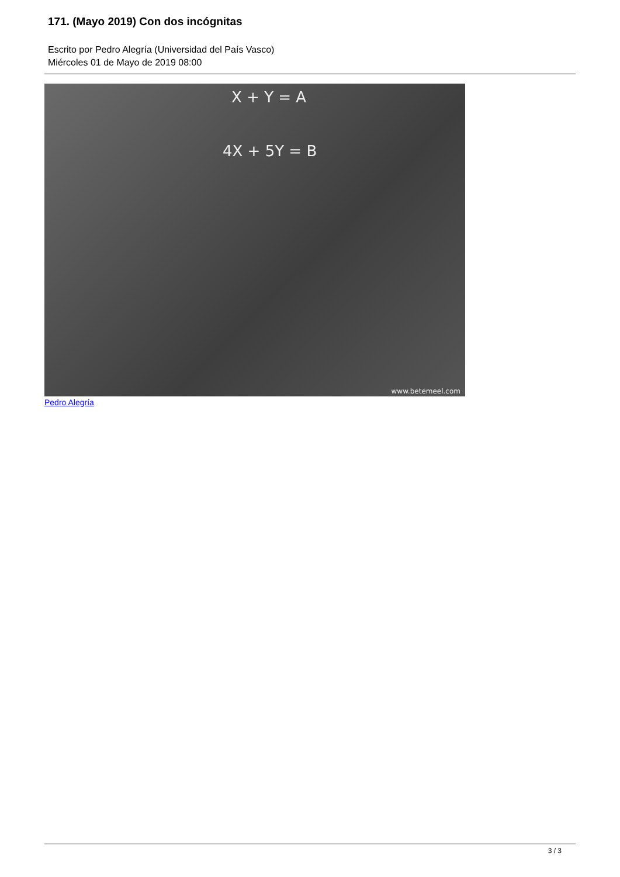171. (Mayo 2019) Con dos incógnitas
Escrito por Pedro Alegría (Universidad del País Vasco)
Miércoles 01 de Mayo de 2019 08:00
X + Y = A
4X + 5Y = B
www.betemeel.com
Pedro Alegría
3 / 3